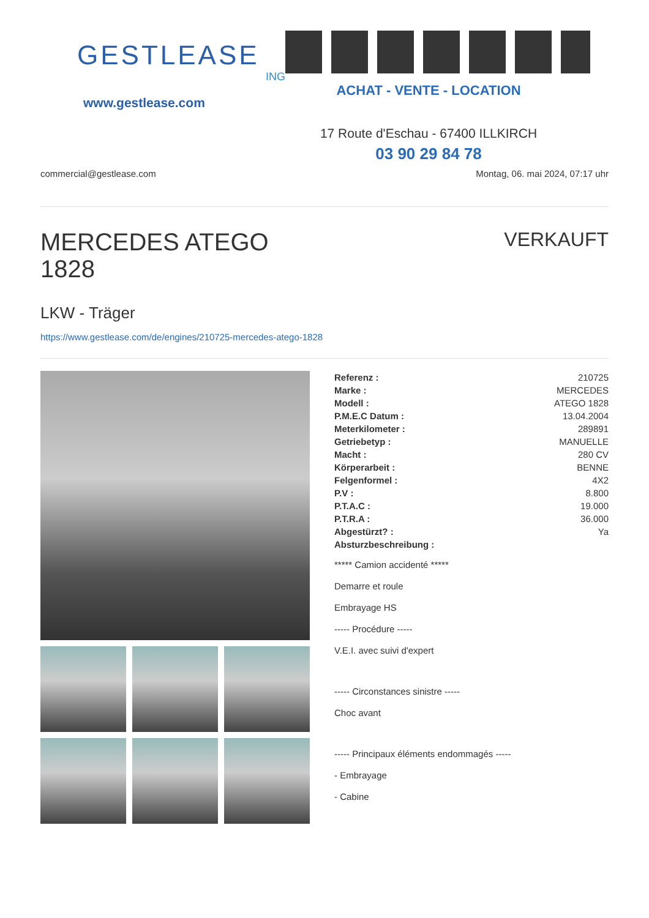GESTLEASE
ING
www.gestlease.com
ACHAT - VENTE - LOCATION
17 Route d'Eschau - 67400 ILLKIRCH
03 90 29 84 78
commercial@gestlease.com Montag, 06. mai 2024, 07:17 uhr
MERCEDES ATEGO
1828
VERKAUFT
LKW - Träger
https://www.gestlease.com/de/engines/210725-mercedes-atego-1828
| Referenz : | 210725 |
| Marke : | MERCEDES |
| Modell : | ATEGO 1828 |
| P.M.E.C Datum : | 13.04.2004 |
| Meterkilometer : | 289891 |
| Getriebetyp : | MANUELLE |
| Macht : | 280 CV |
| Körperarbeit : | BENNE |
| Felgenformel : | 4X2 |
| P.V : | 8.800 |
| P.T.A.C : | 19.000 |
| P.T.R.A : | 36.000 |
| Abgestürzt? : | Ya |
| Absturzbeschreibung : | |
***** Camion accidenté *****
Demarre et roule
Embrayage HS
----- Procédure -----
V.E.I. avec suivi d'expert
----- Circonstances sinistre -----
Choc avant
----- Principaux éléments endommagés -----
- Embrayage
- Cabine